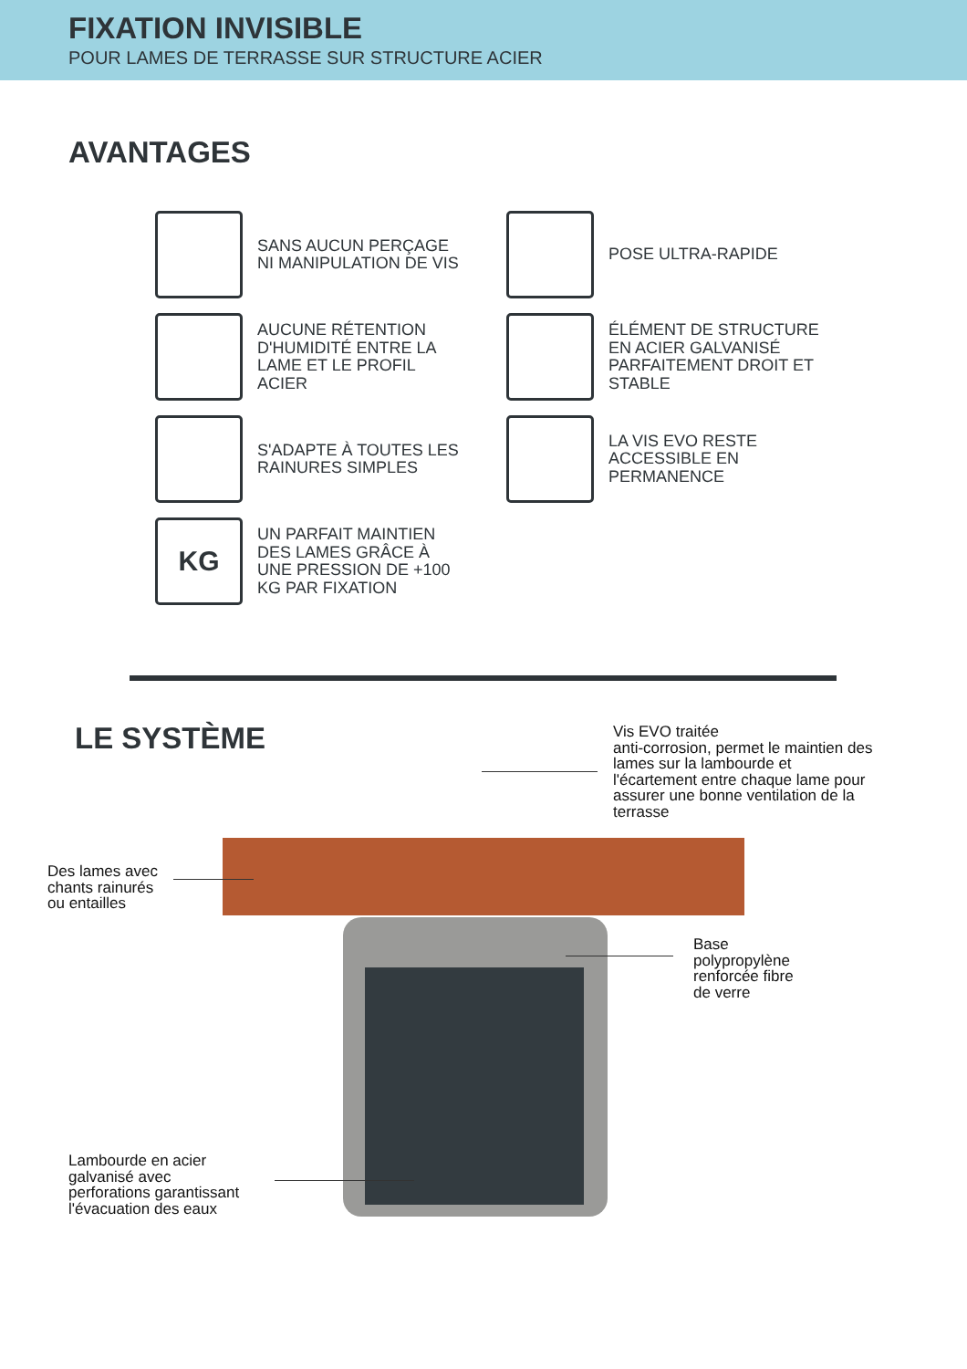FIXATION INVISIBLE
POUR LAMES DE TERRASSE SUR STRUCTURE ACIER
AVANTAGES
SANS AUCUN PERÇAGE
NI MANIPULATION DE VIS
POSE ULTRA-RAPIDE
AUCUNE RÉTENTION
D'HUMIDITÉ ENTRE LA
LAME ET LE PROFIL
ACIER
ÉLÉMENT DE STRUCTURE
EN ACIER GALVANISÉ
PARFAITEMENT DROIT ET
STABLE
S'ADAPTE À TOUTES LES
RAINURES SIMPLES
LA VIS EVO RESTE
ACCESSIBLE EN
PERMANENCE
KG
UN PARFAIT MAINTIEN
DES LAMES GRÂCE À
UNE PRESSION DE +100
KG PAR FIXATION
LE SYSTÈME
Vis EVO traitée
anti-corrosion, permet le maintien des
lames sur la lambourde et
l'écartement entre chaque lame pour
assurer une bonne ventilation de la
terrasse
Des lames avec
chants rainurés
ou entailles
Base
polypropylène
renforcée fibre
de verre
Lambourde en acier
galvanisé avec
perforations garantissant
l'évacuation des eaux